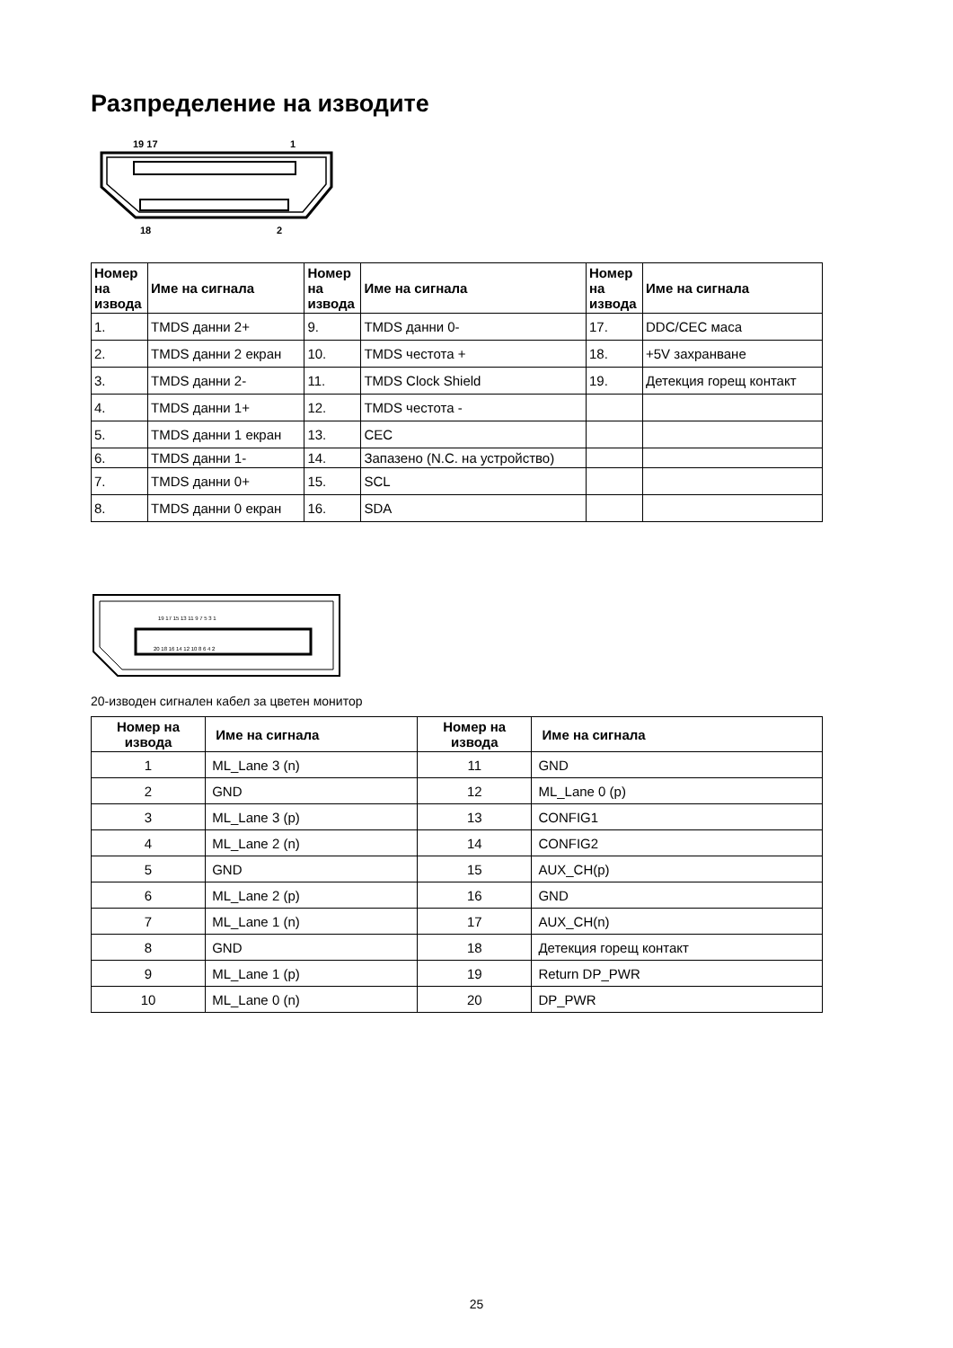Разпределение на изводите
19 17
1
18
2
| Номер на извода | Име на сигнала | Номер на извода | Име на сигнала | Номер на извода | Име на сигнала |
| --- | --- | --- | --- | --- | --- |
| 1. | TMDS данни 2+ | 9. | TMDS данни 0- | 17. | DDC/CEC маса |
| 2. | TMDS данни 2 екран | 10. | TMDS честота + | 18. | +5V захранване |
| 3. | TMDS данни 2- | 11. | TMDS Clock Shield | 19. | Детекция горещ контакт |
| 4. | TMDS данни 1+ | 12. | TMDS честота - | | |
| 5. | TMDS данни 1 екран | 13. | CEC | | |
| 6. | TMDS данни 1- | 14. | Запазено (N.C. на устройство) | | |
| 7. | TMDS данни 0+ | 15. | SCL | | |
| 8. | TMDS данни 0 екран | 16. | SDA | | |
19 17 15 13 11 9 7 5 3 1
20 18 16 14 12 10 8 6 4 2
20-изводен сигнален кабел за цветен монитор
| Номер на извода | Име на сигнала | Номер на извода | Име на сигнала |
| --- | --- | --- | --- |
| 1 | ML_Lane 3 (n) | 11 | GND |
| 2 | GND | 12 | ML_Lane 0 (p) |
| 3 | ML_Lane 3 (p) | 13 | CONFIG1 |
| 4 | ML_Lane 2 (n) | 14 | CONFIG2 |
| 5 | GND | 15 | AUX_CH(p) |
| 6 | ML_Lane 2 (p) | 16 | GND |
| 7 | ML_Lane 1 (n) | 17 | AUX_CH(n) |
| 8 | GND | 18 | Детекция горещ контакт |
| 9 | ML_Lane 1 (p) | 19 | Return DP_PWR |
| 10 | ML_Lane 0 (n) | 20 | DP_PWR |
25